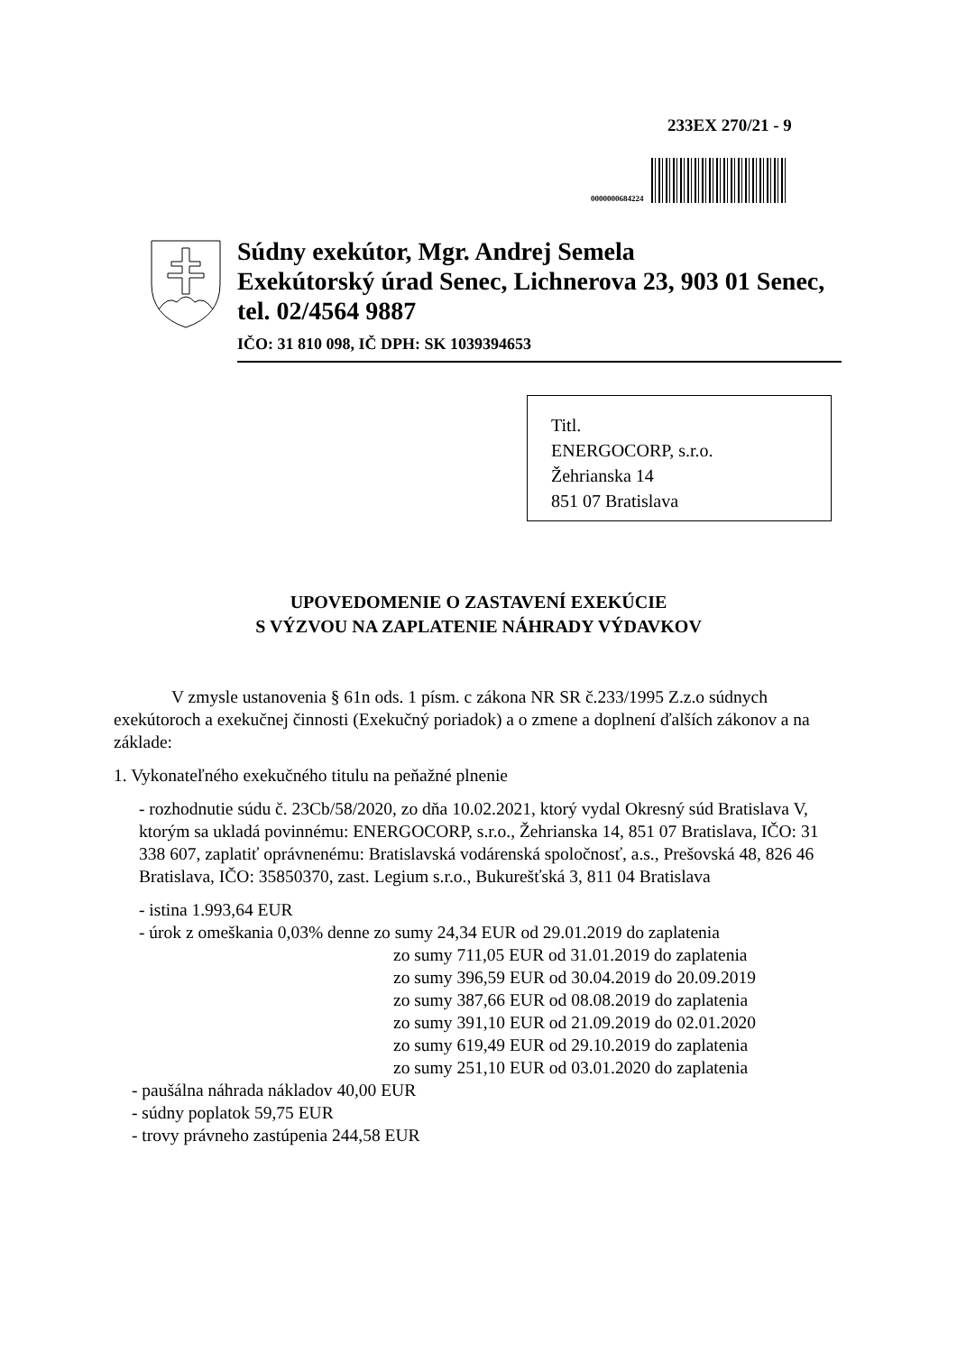233EX 270/21 - 9
0000000684224
Súdny exekútor, Mgr. Andrej Semela
Exekútorský úrad Senec, Lichnerova 23, 903 01 Senec, tel. 02/4564 9887
IČO: 31 810 098, IČ DPH: SK 1039394653
Titl.
ENERGOCORP, s.r.o.
Žehrianska 14
851 07 Bratislava
UPOVEDOMENIE O ZASTAVENÍ EXEKÚCIE
S VÝZVOU NA ZAPLATENIE NÁHRADY VÝDAVKOV
V zmysle ustanovenia § 61n ods. 1 písm. c zákona NR SR č.233/1995 Z.z.o súdnych exekútoroch a exekučnej činnosti (Exekučný poriadok) a o zmene a doplnení ďalších zákonov a na základe:
1. Vykonateľného exekučného titulu na peňažné plnenie
- rozhodnutie súdu č. 23Cb/58/2020, zo dňa 10.02.2021, ktorý vydal Okresný súd Bratislava V, ktorým sa ukladá povinnému: ENERGOCORP, s.r.o., Žehrianska 14, 851 07 Bratislava, IČO: 31 338 607, zaplatiť oprávnenému: Bratislavská vodárenská spoločnosť, a.s., Prešovská 48, 826 46 Bratislava, IČO: 35850370, zast. Legium s.r.o., Bukurešťská 3, 811 04 Bratislava
- istina 1.993,64 EUR
- úrok z omeškania 0,03% denne zo sumy 24,34 EUR od 29.01.2019 do zaplatenia
zo sumy 711,05 EUR od 31.01.2019 do zaplatenia
zo sumy 396,59 EUR od 30.04.2019 do 20.09.2019
zo sumy 387,66 EUR od 08.08.2019 do zaplatenia
zo sumy 391,10 EUR od 21.09.2019 do 02.01.2020
zo sumy 619,49 EUR od 29.10.2019 do zaplatenia
zo sumy 251,10 EUR od 03.01.2020 do zaplatenia
- paušálna náhrada nákladov 40,00 EUR
- súdny poplatok 59,75 EUR
- trovy právneho zastúpenia 244,58 EUR